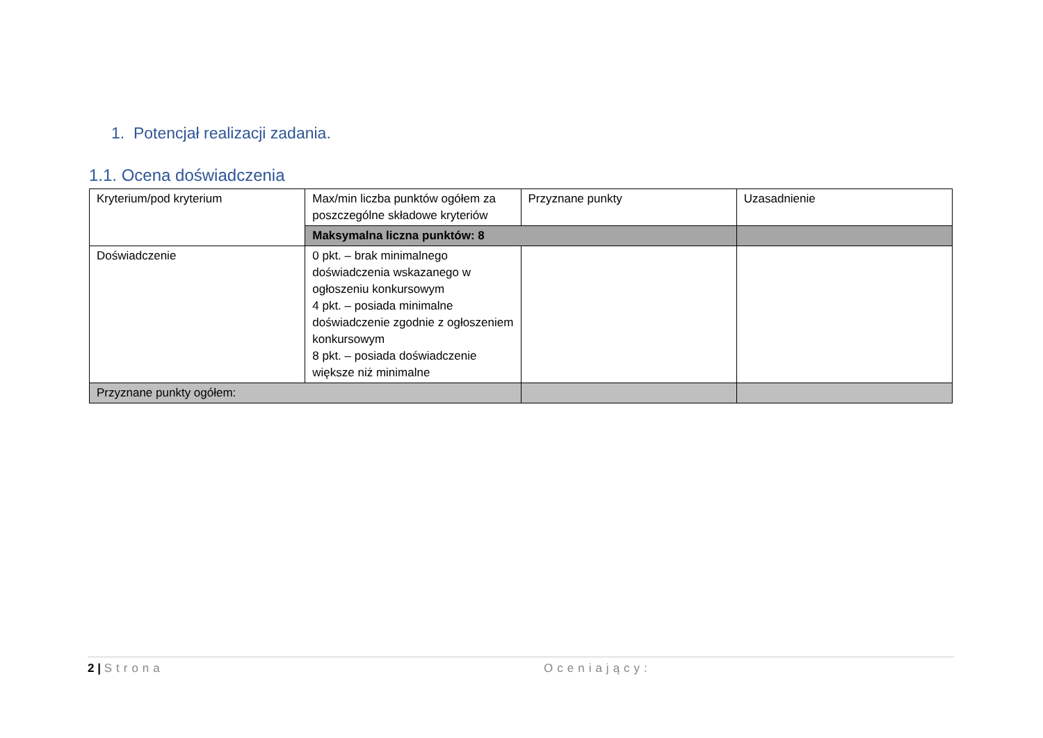1. Potencjał realizacji zadania.
1.1. Ocena doświadczenia
| Kryterium/pod kryterium | Max/min liczba punktów ogółem za poszczególne składowe kryteriów | Przyznane punkty | Uzasadnienie |
| | Maksymalna liczna punktów: 8 | | |
| Doświadczenie | 0 pkt. – brak minimalnego doświadczenia wskazanego w ogłoszeniu konkursowym 4 pkt. – posiada minimalne doświadczenie zgodnie z ogłoszeniem konkursowym 8 pkt. – posiada doświadczenie większe niż minimalne | | |
| Przyznane punkty ogółem: | | | |
2 | Strona Oceniający: